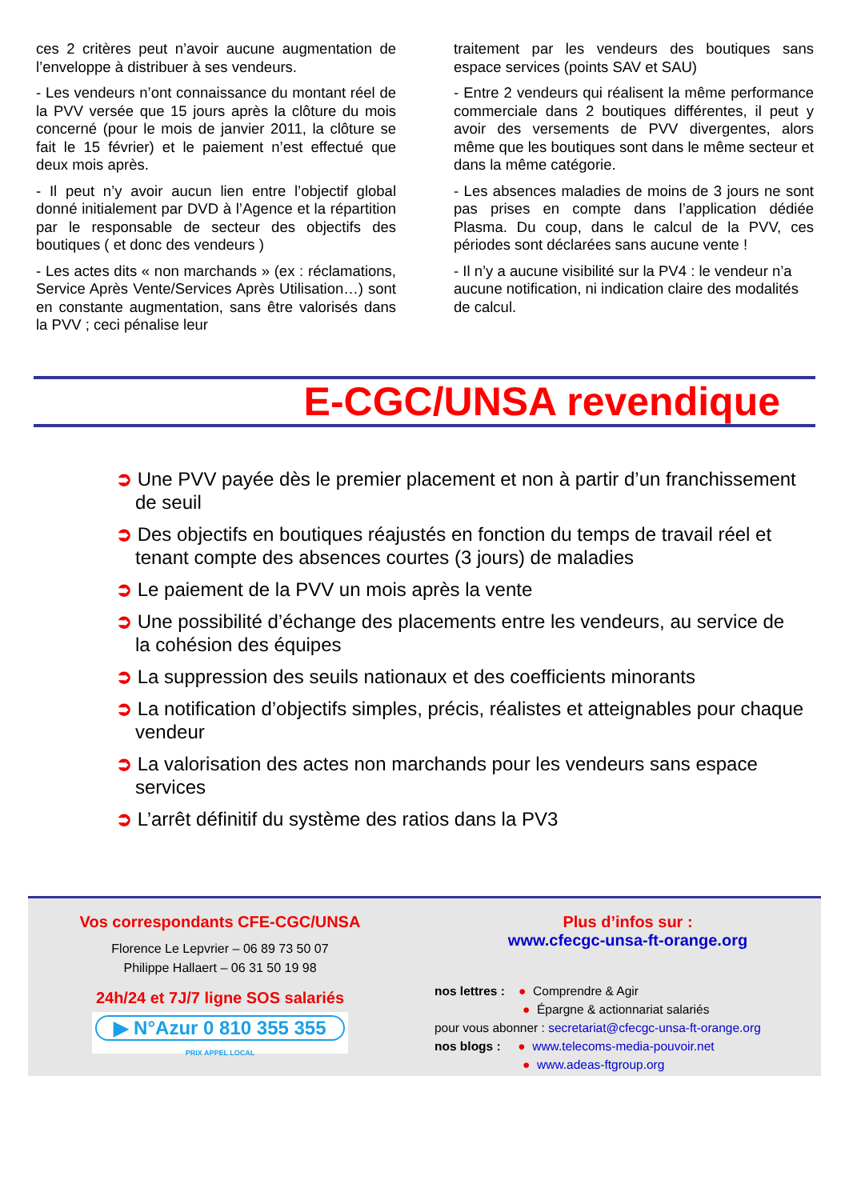ces 2 critères peut n’avoir aucune augmentation de l’enveloppe à distribuer à ses vendeurs.
- Les vendeurs n’ont connaissance du montant réel de la PVV versée que 15 jours après la clôture du mois concerné (pour le mois de janvier 2011, la clôture se fait le 15 février) et le paiement n’est effectué que deux mois après.
- Il peut n’y avoir aucun lien entre l’objectif global donné initialement par DVD à l’Agence et la répartition par le responsable de secteur des objectifs des boutiques ( et donc des vendeurs )
- Les actes dits « non marchands » (ex : réclamations, Service Après Vente/Services Après Utilisation…) sont en constante augmentation, sans être valorisés dans la PVV ; ceci pénalise leur
traitement par les vendeurs des boutiques sans espace services (points SAV et SAU)
- Entre 2 vendeurs qui réalisent la même performance commerciale dans 2 boutiques différentes, il peut y avoir des versements de PVV divergentes, alors même que les boutiques sont dans le même secteur et dans la même catégorie.
- Les absences maladies de moins de 3 jours ne sont pas prises en compte dans l’application dédiée Plasma. Du coup, dans le calcul de la PVV, ces périodes sont déclarées sans aucune vente !
- Il n’y a aucune visibilité sur la PV4 : le vendeur n’a aucune notification, ni indication claire des modalités de calcul.
E-CGC/UNSA revendique
➲ Une PVV payée dès le premier placement et non à partir d’un franchissement de seuil
➲ Des objectifs en boutiques réajustés en fonction du temps de travail réel et tenant compte des absences courtes (3 jours) de maladies
➲ Le paiement de la PVV un mois après la vente
➲ Une possibilité d’échange des placements entre les vendeurs, au service de la cohésion des équipes
➲ La suppression des seuils nationaux et des coefficients minorants
➲ La notification d’objectifs simples, précis, réalistes et atteignables pour chaque vendeur
➲ La valorisation des actes non marchands pour les vendeurs sans espace services
➲ L’arrêt définitif du système des ratios dans la PV3
Vos correspondants CFE-CGC/UNSA
Florence Le Lepvrier – 06 89 73 50 07
Philippe Hallaert – 06 31 50 19 98
24h/24 et 7J/7 ligne SOS salariés
▶ N°Azur 0 810 355 355
PRIX APPEL LOCAL
Plus d’infos sur :
www.cfecgc-unsa-ft-orange.org
nos lettres : ● Comprendre & Agir
● Épargne & actionnariat salariés
pour vous abonner : secretariat@cfecgc-unsa-ft-orange.org
nos blogs : ● www.telecoms-media-pouvoir.net
● www.adeas-ftgroup.org